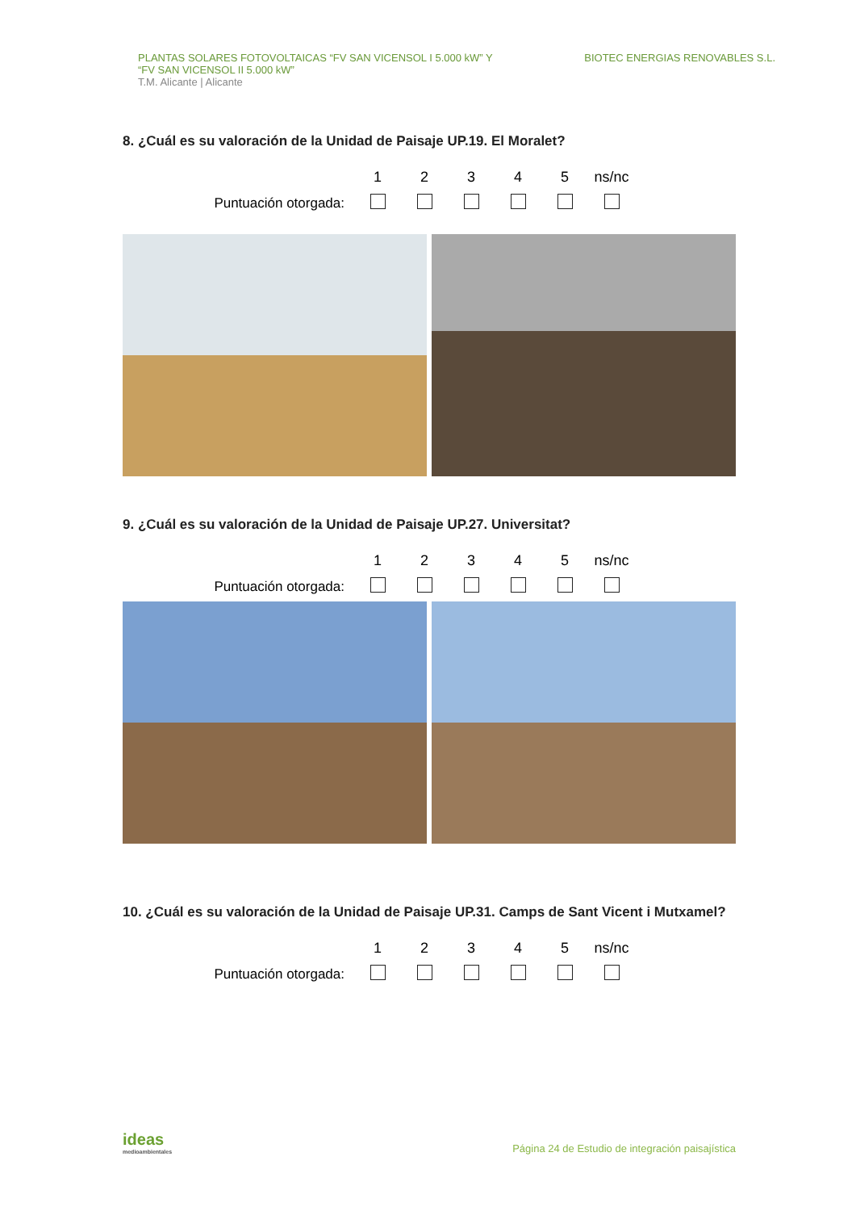PLANTAS SOLARES FOTOVOLTAICAS “FV SAN VICENSOL I 5.000 kW” Y
“FV SAN VICENSOL II 5.000 kW”
T.M. Alicante | Alicante
BIOTEC ENERGIAS RENOVABLES S.L.
8. ¿Cuál es su valoración de la Unidad de Paisaje UP.19. El Moralet?
| | 1 | 2 | 3 | 4 | 5 | ns/nc |
| --- | --- | --- | --- | --- | --- | --- |
| Puntuación otorgada: | | | | | | |
9. ¿Cuál es su valoración de la Unidad de Paisaje UP.27. Universitat?
| | 1 | 2 | 3 | 4 | 5 | ns/nc |
| --- | --- | --- | --- | --- | --- | --- |
| Puntuación otorgada: | | | | | | |
10. ¿Cuál es su valoración de la Unidad de Paisaje UP.31. Camps de Sant Vicent i Mutxamel?
| | 1 | 2 | 3 | 4 | 5 | ns/nc |
| --- | --- | --- | --- | --- | --- | --- |
| Puntuación otorgada: | | | | | | |
ideas
medioambientales
Página 24 de Estudio de integración paisajística